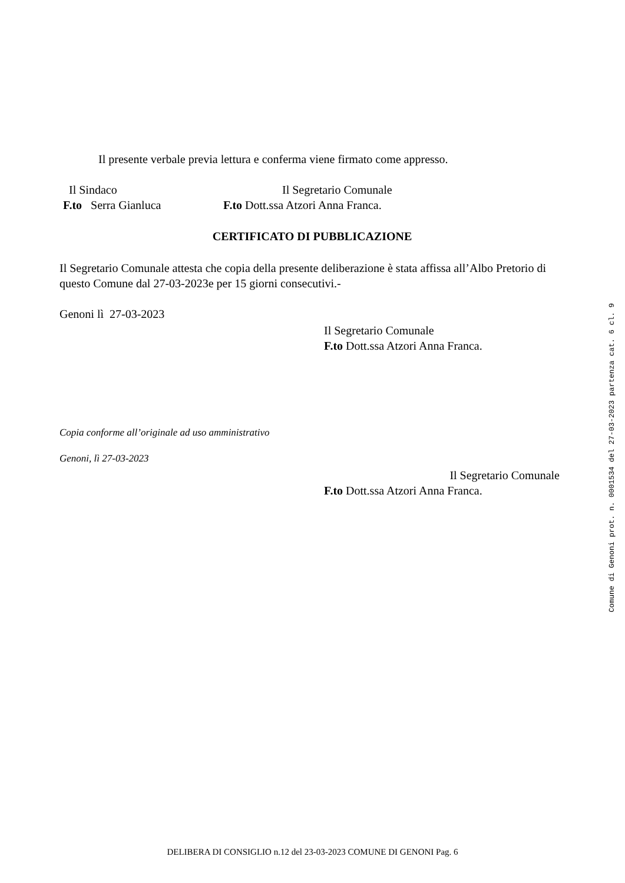Il presente verbale previa lettura e conferma viene firmato come appresso.
Il Sindaco
F.to Serra Gianluca
Il Segretario Comunale
F.to Dott.ssa Atzori Anna Franca.
CERTIFICATO DI PUBBLICAZIONE
Il Segretario Comunale attesta che copia della presente deliberazione è stata affissa all’Albo Pretorio di questo Comune dal 27-03-2023e per 15 giorni consecutivi.-
Genoni lì 27-03-2023
Il Segretario Comunale
F.to Dott.ssa Atzori Anna Franca.
Copia conforme all’originale ad uso amministrativo
Genoni, lì 27-03-2023
Il Segretario Comunale
F.to Dott.ssa Atzori Anna Franca.
DELIBERA DI CONSIGLIO n.12 del 23-03-2023 COMUNE DI GENONI Pag. 6
Comune di Genoni prot. n. 0001534 del 27-03-2023 partenza cat. 6 cl. 9